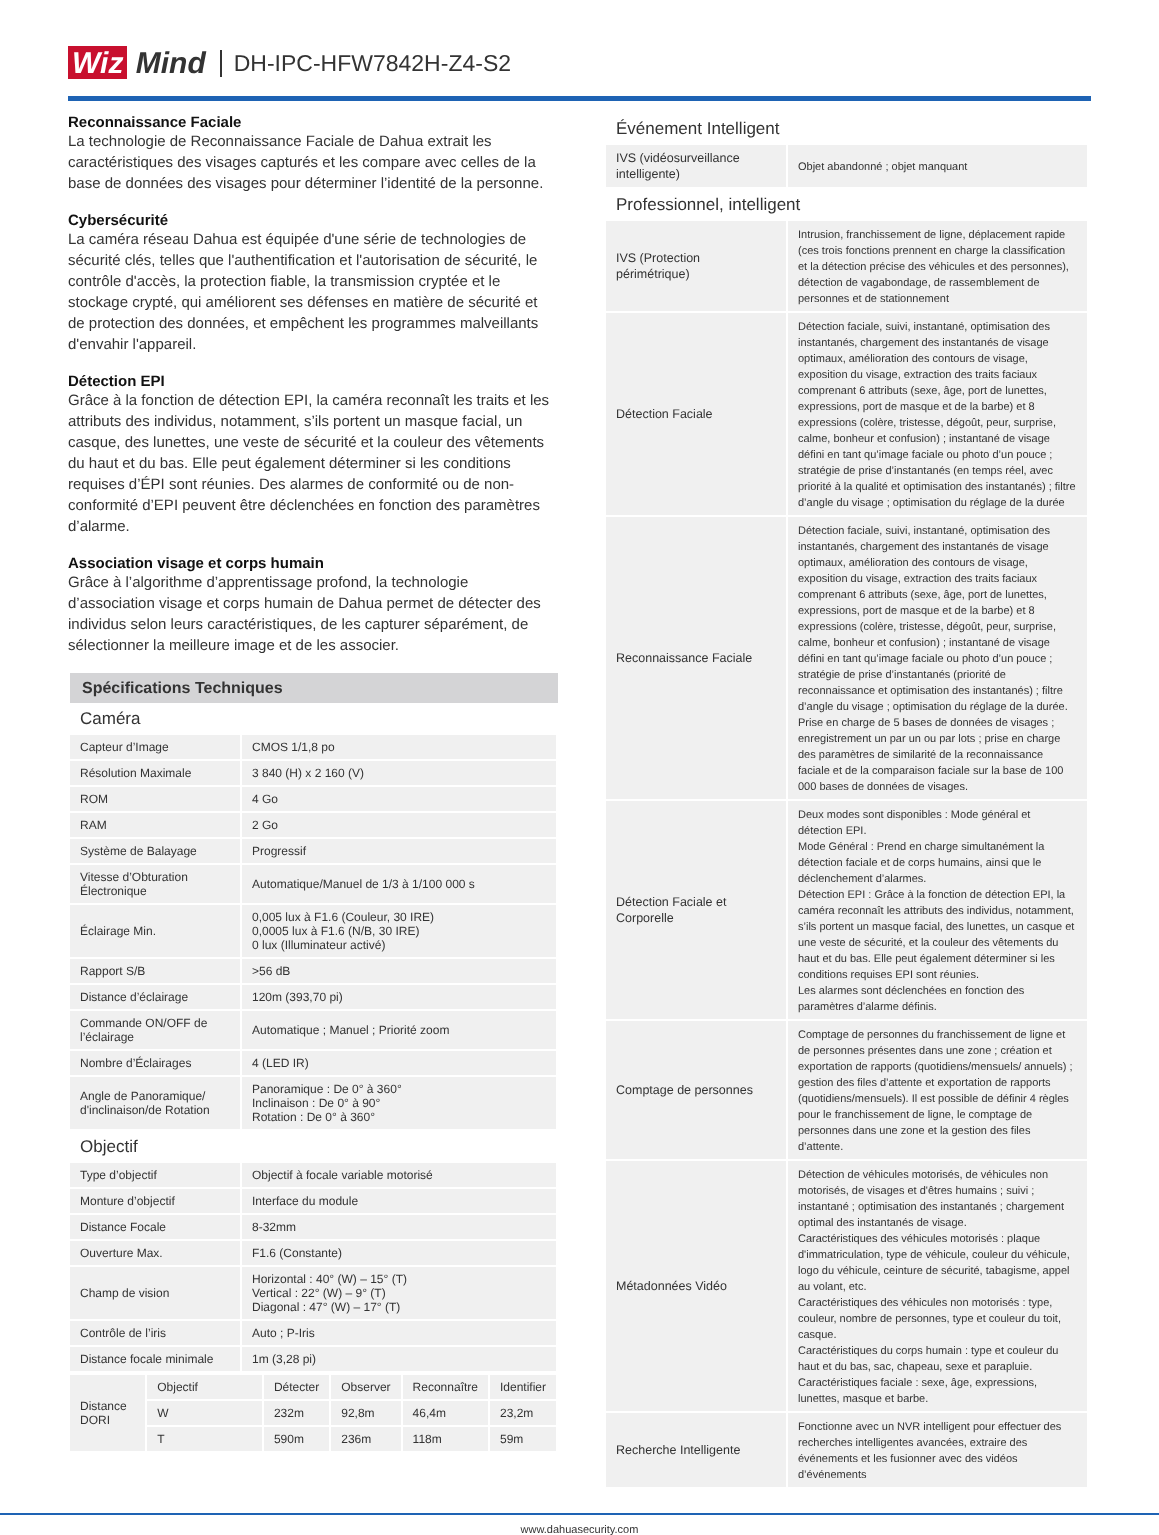Wiz Mind DH-IPC-HFW7842H-Z4-S2
Reconnaissance Faciale
La technologie de Reconnaissance Faciale de Dahua extrait les caractéristiques des visages capturés et les compare avec celles de la base de données des visages pour déterminer l’identité de la personne.
Cybersécurité
La caméra réseau Dahua est équipée d'une série de technologies de sécurité clés, telles que l'authentification et l'autorisation de sécurité, le contrôle d'accès, la protection fiable, la transmission cryptée et le stockage crypté, qui améliorent ses défenses en matière de sécurité et de protection des données, et empêchent les programmes malveillants d'envahir l'appareil.
Détection EPI
Grâce à la fonction de détection EPI, la caméra reconnaît les traits et les attributs des individus, notamment, s’ils portent un masque facial, un casque, des lunettes, une veste de sécurité et la couleur des vêtements du haut et du bas. Elle peut également déterminer si les conditions requises d’ÉPI sont réunies. Des alarmes de conformité ou de non-conformité d’EPI peuvent être déclenchées en fonction des paramètres d’alarme.
Association visage et corps humain
Grâce à l’algorithme d’apprentissage profond, la technologie d’association visage et corps humain de Dahua permet de détecter des individus selon leurs caractéristiques, de les capturer séparément, de sélectionner la meilleure image et de les associer.
Spécifications Techniques
Caméra
| Capteur d’Image | CMOS 1/1,8 po |
| Résolution Maximale | 3 840 (H) x 2 160 (V) |
| ROM | 4 Go |
| RAM | 2 Go |
| Système de Balayage | Progressif |
| Vitesse d’Obturation Électronique | Automatique/Manuel de 1/3 à 1/100 000 s |
| Éclairage Min. | 0,005 lux à F1.6 (Couleur, 30 IRE) 0,0005 lux à F1.6 (N/B, 30 IRE) 0 lux (Illuminateur activé) |
| Rapport S/B | >56 dB |
| Distance d’éclairage | 120m (393,70 pi) |
| Commande ON/OFF de l’éclairage | Automatique ; Manuel ; Priorité zoom |
| Nombre d’Éclairages | 4 (LED IR) |
| Angle de Panoramique/ d'inclinaison/de Rotation | Panoramique : De 0° à 360° Inclinaison : De 0° à 90° Rotation : De 0° à 360° |
Objectif
| Type d’objectif | Objectif à focale variable motorisé |
| Monture d’objectif | Interface du module |
| Distance Focale | 8-32mm |
| Ouverture Max. | F1.6 (Constante) |
| Champ de vision | Horizontal : 40° (W) – 15° (T) Vertical : 22° (W) – 9° (T) Diagonal : 47° (W) – 17° (T) |
| Contrôle de l’iris | Auto ; P-Iris |
| Distance focale minimale | 1m (3,28 pi) |
| Distance DORI | Objectif | Détecter | Observer | Reconnaître | Identifier |
| | W | 232m | 92,8m | 46,4m | 23,2m |
| | T | 590m | 236m | 118m | 59m |
Événement Intelligent
| IVS (vidéosurveillance intelligente) | Objet abandonné ; objet manquant |
Professionnel, intelligent
| IVS (Protection périmétrique) | Intrusion, franchissement de ligne, déplacement rapide (ces trois fonctions prennent en charge la classification et la détection précise des véhicules et des personnes), détection de vagabondage, de rassemblement de personnes et de stationnement |
| Détection Faciale | Détection faciale, suivi, instantané, optimisation des instantanés, chargement des instantanés de visage optimaux, amélioration des contours de visage, exposition du visage, extraction des traits faciaux comprenant 6 attributs (sexe, âge, port de lunettes, expressions, port de masque et de la barbe) et 8 expressions (colère, tristesse, dégoût, peur, surprise, calme, bonheur et confusion) ; instantané de visage défini en tant qu’image faciale ou photo d’un pouce ; stratégie de prise d’instantanés (en temps réel, avec priorité à la qualité et optimisation des instantanés) ; filtre d’angle du visage ; optimisation du réglage de la durée |
| Reconnaissance Faciale | Détection faciale, suivi, instantané, optimisation des instantanés, chargement des instantanés de visage optimaux, amélioration des contours de visage, exposition du visage, extraction des traits faciaux comprenant 6 attributs (sexe, âge, port de lunettes, expressions, port de masque et de la barbe) et 8 expressions (colère, tristesse, dégoût, peur, surprise, calme, bonheur et confusion) ; instantané de visage défini en tant qu’image faciale ou photo d’un pouce ; stratégie de prise d’instantanés (priorité de reconnaissance et optimisation des instantanés) ; filtre d’angle du visage ; optimisation du réglage de la durée. Prise en charge de 5 bases de données de visages ; enregistrement un par un ou par lots ; prise en charge des paramètres de similarité de la reconnaissance faciale et de la comparaison faciale sur la base de 100 000 bases de données de visages. |
| Détection Faciale et Corporelle | Deux modes sont disponibles : Mode général et détection EPI. Mode Général : Prend en charge simultanément la détection faciale et de corps humains, ainsi que le déclenchement d’alarmes. Détection EPI : Grâce à la fonction de détection EPI, la caméra reconnaît les attributs des individus, notamment, s’ils portent un masque facial, des lunettes, un casque et une veste de sécurité, et la couleur des vêtements du haut et du bas. Elle peut également déterminer si les conditions requises EPI sont réunies. Les alarmes sont déclenchées en fonction des paramètres d’alarme définis. |
| Comptage de personnes | Comptage de personnes du franchissement de ligne et de personnes présentes dans une zone ; création et exportation de rapports (quotidiens/mensuels/ annuels) ; gestion des files d’attente et exportation de rapports (quotidiens/mensuels). Il est possible de définir 4 règles pour le franchissement de ligne, le comptage de personnes dans une zone et la gestion des files d’attente. |
| Métadonnées Vidéo | Détection de véhicules motorisés, de véhicules non motorisés, de visages et d'êtres humains ; suivi ; instantané ; optimisation des instantanés ; chargement optimal des instantanés de visage. Caractéristiques des véhicules motorisés : plaque d'immatriculation, type de véhicule, couleur du véhicule, logo du véhicule, ceinture de sécurité, tabagisme, appel au volant, etc. Caractéristiques des véhicules non motorisés : type, couleur, nombre de personnes, type et couleur du toit, casque. Caractéristiques du corps humain : type et couleur du haut et du bas, sac, chapeau, sexe et parapluie. Caractéristiques faciale : sexe, âge, expressions, lunettes, masque et barbe. |
| Recherche Intelligente | Fonctionne avec un NVR intelligent pour effectuer des recherches intelligentes avancées, extraire des événements et les fusionner avec des vidéos d’événements |
www.dahuasecurity.com